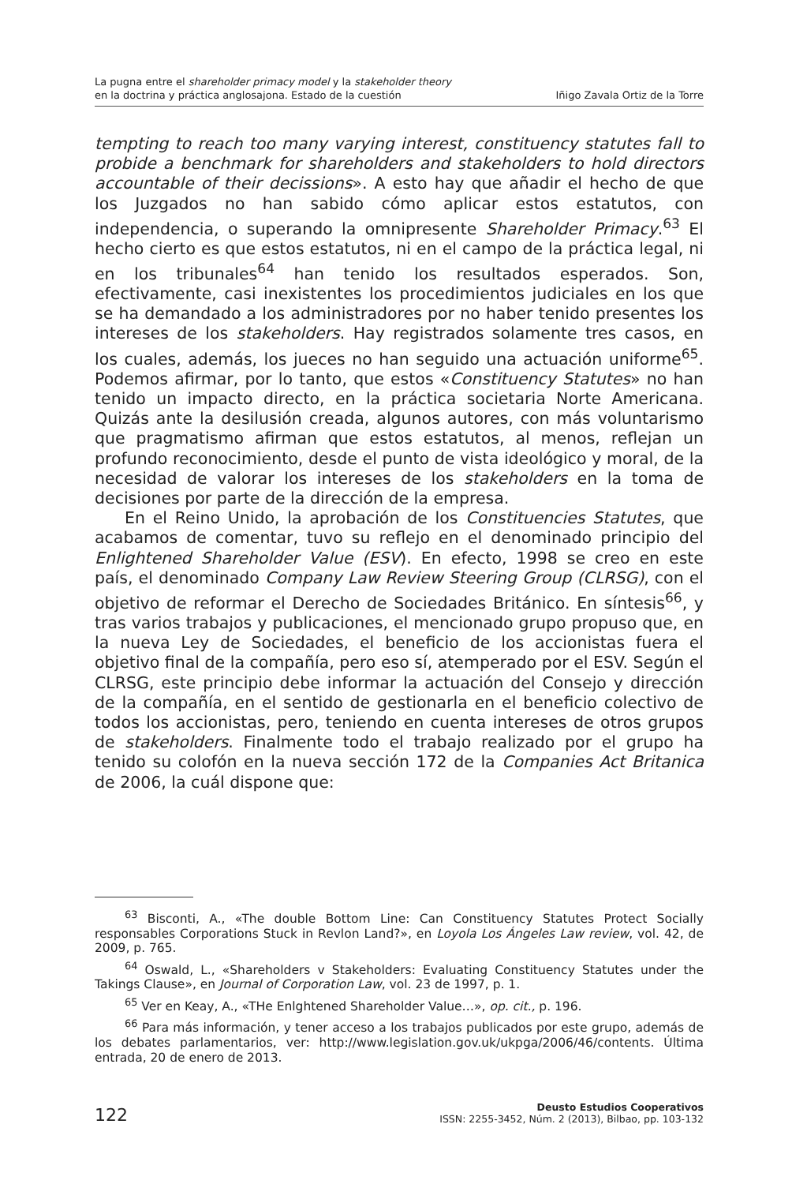La pugna entre el shareholder primacy model y la stakeholder theory
en la doctrina y práctica anglosajona. Estado de la cuestión
Iñigo Zavala Ortiz de la Torre
tempting to reach too many varying interest, constituency statutes fall to probide a benchmark for shareholders and stakeholders to hold directors accountable of their decissions». A esto hay que añadir el hecho de que los Juzgados no han sabido cómo aplicar estos estatutos, con independencia, o superando la omnipresente Shareholder Primacy.<sup>63</sup> El hecho cierto es que estos estatutos, ni en el campo de la práctica legal, ni en los tribunales<sup>64</sup> han tenido los resultados esperados. Son, efectivamente, casi inexistentes los procedimientos judiciales en los que se ha demandado a los administradores por no haber tenido presentes los intereses de los stakeholders. Hay registrados solamente tres casos, en los cuales, además, los jueces no han seguido una actuación uniforme<sup>65</sup>. Podemos afirmar, por lo tanto, que estos «Constituency Statutes» no han tenido un impacto directo, en la práctica societaria Norte Americana. Quizás ante la desilusión creada, algunos autores, con más voluntarismo que pragmatismo afirman que estos estatutos, al menos, reflejan un profundo reconocimiento, desde el punto de vista ideológico y moral, de la necesidad de valorar los intereses de los stakeholders en la toma de decisiones por parte de la dirección de la empresa.
En el Reino Unido, la aprobación de los Constituencies Statutes, que acabamos de comentar, tuvo su reflejo en el denominado principio del Enlightened Shareholder Value (ESV). En efecto, 1998 se creo en este país, el denominado Company Law Review Steering Group (CLRSG), con el objetivo de reformar el Derecho de Sociedades Británico. En síntesis<sup>66</sup>, y tras varios trabajos y publicaciones, el mencionado grupo propuso que, en la nueva Ley de Sociedades, el beneficio de los accionistas fuera el objetivo final de la compañía, pero eso sí, atemperado por el ESV. Según el CLRSG, este principio debe informar la actuación del Consejo y dirección de la compañía, en el sentido de gestionarla en el beneficio colectivo de todos los accionistas, pero, teniendo en cuenta intereses de otros grupos de stakeholders. Finalmente todo el trabajo realizado por el grupo ha tenido su colofón en la nueva sección 172 de la Companies Act Britanica de 2006, la cuál dispone que:
<sup>63</sup> Bisconti, A., «The double Bottom Line: Can Constituency Statutes Protect Socially responsables Corporations Stuck in Revlon Land?», en Loyola Los Ángeles Law review, vol. 42, de 2009, p. 765.
<sup>64</sup> Oswald, L., «Shareholders v Stakeholders: Evaluating Constituency Statutes under the Takings Clause», en Journal of Corporation Law, vol. 23 de 1997, p. 1.
<sup>65</sup> Ver en Keay, A., «THe Enlghtened Shareholder Value…», op. cit., p. 196.
<sup>66</sup> Para más información, y tener acceso a los trabajos publicados por este grupo, además de los debates parlamentarios, ver: http://www.legislation.gov.uk/ukpga/2006/46/contents. Última entrada, 20 de enero de 2013.
122
Deusto Estudios Cooperativos
ISSN: 2255-3452, Núm. 2 (2013), Bilbao, pp. 103-132